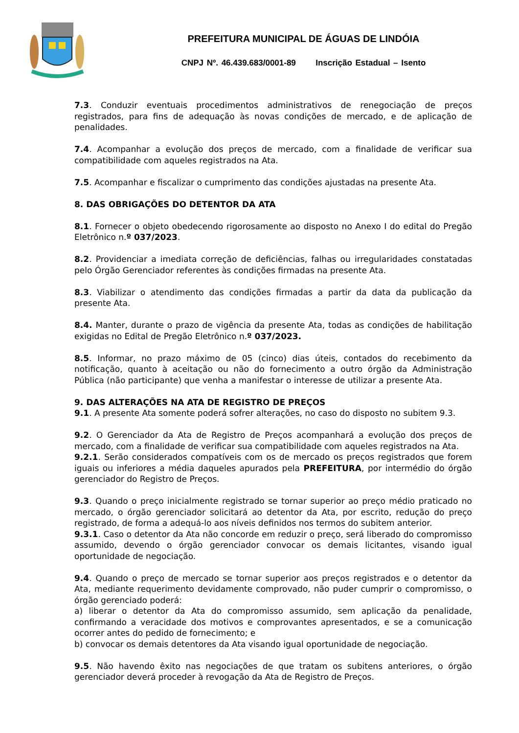PREFEITURA MUNICIPAL DE ÁGUAS DE LINDÓIA
CNPJ Nº. 46.439.683/0001-89 Inscrição Estadual – Isento
7.3. Conduzir eventuais procedimentos administrativos de renegociação de preços registrados, para fins de adequação às novas condições de mercado, e de aplicação de penalidades.
7.4. Acompanhar a evolução dos preços de mercado, com a finalidade de verificar sua compatibilidade com aqueles registrados na Ata.
7.5. Acompanhar e fiscalizar o cumprimento das condições ajustadas na presente Ata.
8. DAS OBRIGAÇÕES DO DETENTOR DA ATA
8.1. Fornecer o objeto obedecendo rigorosamente ao disposto no Anexo I do edital do Pregão Eletrônico n.º 037/2023.
8.2. Providenciar a imediata correção de deficiências, falhas ou irregularidades constatadas pelo Órgão Gerenciador referentes às condições firmadas na presente Ata.
8.3. Viabilizar o atendimento das condições firmadas a partir da data da publicação da presente Ata.
8.4. Manter, durante o prazo de vigência da presente Ata, todas as condições de habilitação exigidas no Edital de Pregão Eletrônico n.º 037/2023.
8.5. Informar, no prazo máximo de 05 (cinco) dias úteis, contados do recebimento da notificação, quanto à aceitação ou não do fornecimento a outro órgão da Administração Pública (não participante) que venha a manifestar o interesse de utilizar a presente Ata.
9. DAS ALTERAÇÕES NA ATA DE REGISTRO DE PREÇOS
9.1. A presente Ata somente poderá sofrer alterações, no caso do disposto no subitem 9.3.
9.2. O Gerenciador da Ata de Registro de Preços acompanhará a evolução dos preços de mercado, com a finalidade de verificar sua compatibilidade com aqueles registrados na Ata.
9.2.1. Serão considerados compatíveis com os de mercado os preços registrados que forem iguais ou inferiores a média daqueles apurados pela PREFEITURA, por intermédio do órgão gerenciador do Registro de Preços.
9.3. Quando o preço inicialmente registrado se tornar superior ao preço médio praticado no mercado, o órgão gerenciador solicitará ao detentor da Ata, por escrito, redução do preço registrado, de forma a adequá-lo aos níveis definidos nos termos do subitem anterior.
9.3.1. Caso o detentor da Ata não concorde em reduzir o preço, será liberado do compromisso assumido, devendo o órgão gerenciador convocar os demais licitantes, visando igual oportunidade de negociação.
9.4. Quando o preço de mercado se tornar superior aos preços registrados e o detentor da Ata, mediante requerimento devidamente comprovado, não puder cumprir o compromisso, o órgão gerenciado poderá:
a) liberar o detentor da Ata do compromisso assumido, sem aplicação da penalidade, confirmando a veracidade dos motivos e comprovantes apresentados, e se a comunicação ocorrer antes do pedido de fornecimento; e
b) convocar os demais detentores da Ata visando igual oportunidade de negociação.
9.5. Não havendo êxito nas negociações de que tratam os subitens anteriores, o órgão gerenciador deverá proceder à revogação da Ata de Registro de Preços.